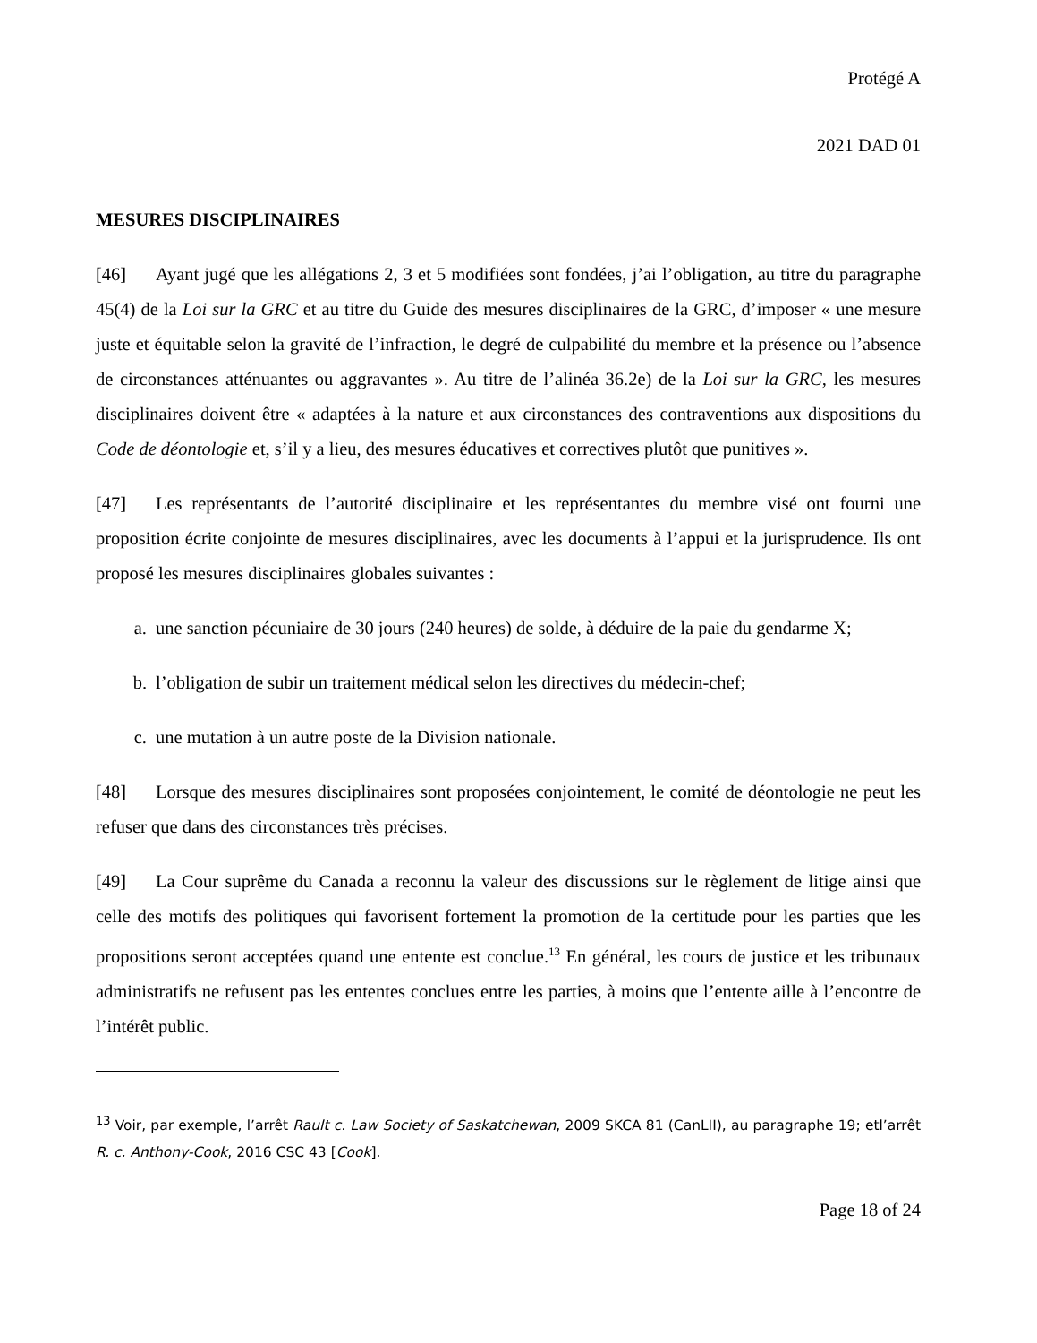Protégé A
2021 DAD 01
MESURES DISCIPLINAIRES
[46] Ayant jugé que les allégations 2, 3 et 5 modifiées sont fondées, j’ai l’obligation, au titre du paragraphe 45(4) de la Loi sur la GRC et au titre du Guide des mesures disciplinaires de la GRC, d’imposer « une mesure juste et équitable selon la gravité de l’infraction, le degré de culpabilité du membre et la présence ou l’absence de circonstances atténuantes ou aggravantes ». Au titre de l’alinéa 36.2e) de la Loi sur la GRC, les mesures disciplinaires doivent être « adaptées à la nature et aux circonstances des contraventions aux dispositions du Code de déontologie et, s’il y a lieu, des mesures éducatives et correctives plutôt que punitives ».
[47] Les représentants de l’autorité disciplinaire et les représentantes du membre visé ont fourni une proposition écrite conjointe de mesures disciplinaires, avec les documents à l’appui et la jurisprudence. Ils ont proposé les mesures disciplinaires globales suivantes :
a. une sanction pécuniaire de 30 jours (240 heures) de solde, à déduire de la paie du gendarme X;
b. l’obligation de subir un traitement médical selon les directives du médecin-chef;
c. une mutation à un autre poste de la Division nationale.
[48] Lorsque des mesures disciplinaires sont proposées conjointement, le comité de déontologie ne peut les refuser que dans des circonstances très précises.
[49] La Cour suprême du Canada a reconnu la valeur des discussions sur le règlement de litige ainsi que celle des motifs des politiques qui favorisent fortement la promotion de la certitude pour les parties que les propositions seront acceptées quand une entente est conclue.<sup>13</sup> En général, les cours de justice et les tribunaux administratifs ne refusent pas les ententes conclues entre les parties, à moins que l’entente aille à l’encontre de l’intérêt public.
<sup>13</sup> Voir, par exemple, l’arrêt Rault c. Law Society of Saskatchewan, 2009 SKCA 81 (CanLII), au paragraphe 19; etl’arrêt R. c. Anthony-Cook, 2016 CSC 43 [Cook].
Page 18 of 24